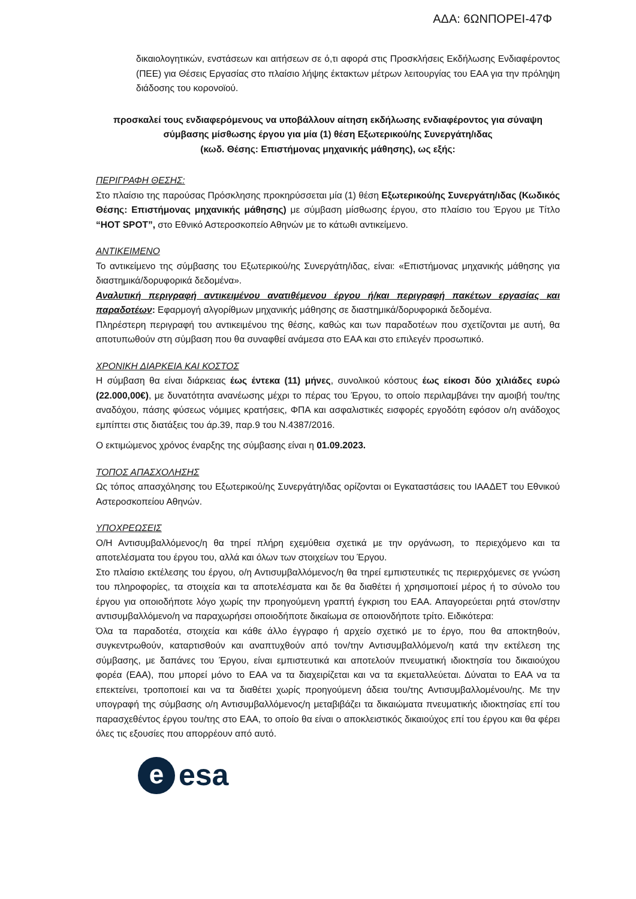ΑΔΑ: 6ΩΝΠΟΡΕΙ-47Φ
δικαιολογητικών, ενστάσεων και αιτήσεων σε ό,τι αφορά στις Προσκλήσεις Εκδήλωσης Ενδιαφέροντος (ΠΕΕ) για Θέσεις Εργασίας στο πλαίσιο λήψης έκτακτων μέτρων λειτουργίας του ΕΑΑ για την πρόληψη διάδοσης του κορονοϊού.
προσκαλεί τους ενδιαφερόμενους να υποβάλλουν αίτηση εκδήλωσης ενδιαφέροντος για σύναψη σύμβασης μίσθωσης έργου για μία (1) θέση Εξωτερικού/ης Συνεργάτη/ιδας
(κωδ. Θέσης: Επιστήμονας μηχανικής μάθησης), ως εξής:
ΠΕΡΙΓΡΑΦΗ ΘΕΣΗΣ:
Στο πλαίσιο της παρούσας Πρόσκλησης προκηρύσσεται μία (1) θέση Εξωτερικού/ης Συνεργάτη/ιδας (Κωδικός Θέσης: Επιστήμονας μηχανικής μάθησης) με σύμβαση μίσθωσης έργου, στο πλαίσιο του Έργου με Τίτλο “HOT SPOT”, στο Εθνικό Αστεροσκοπείο Αθηνών με το κάτωθι αντικείμενο.
ΑΝΤΙΚΕΙΜΕΝΟ
Το αντικείμενο της σύμβασης του Εξωτερικού/ης Συνεργάτη/ιδας, είναι: «Επιστήμονας μηχανικής μάθησης για διαστημικά/δορυφορικά δεδομένα».
Αναλυτική περιγραφή αντικειμένου ανατιθέμενου έργου ή/και περιγραφή πακέτων εργασίας και παραδοτέων: Εφαρμογή αλγορίθμων μηχανικής μάθησης σε διαστημικά/δορυφορικά δεδομένα.
Πληρέστερη περιγραφή του αντικειμένου της θέσης, καθώς και των παραδοτέων που σχετίζονται με αυτή, θα αποτυπωθούν στη σύμβαση που θα συναφθεί ανάμεσα στο ΕΑΑ και στο επιλεγέν προσωπικό.
ΧΡΟΝΙΚΗ ΔΙΑΡΚΕΙΑ ΚΑΙ ΚΟΣΤΟΣ
Η σύμβαση θα είναι διάρκειας έως έντεκα (11) μήνες, συνολικού κόστους έως είκοσι δύο χιλιάδες ευρώ (22.000,00€), με δυνατότητα ανανέωσης μέχρι το πέρας του Έργου, το οποίο περιλαμβάνει την αμοιβή του/της αναδόχου, πάσης φύσεως νόμιμες κρατήσεις, ΦΠΑ και ασφαλιστικές εισφορές εργοδότη εφόσον ο/η ανάδοχος εμπίπτει στις διατάξεις του άρ.39, παρ.9 του Ν.4387/2016.
Ο εκτιμώμενος χρόνος έναρξης της σύμβασης είναι η 01.09.2023.
ΤΟΠΟΣ ΑΠΑΣΧΟΛΗΣΗΣ
Ως τόπος απασχόλησης του Εξωτερικού/ης Συνεργάτη/ιδας ορίζονται οι Εγκαταστάσεις του ΙΑΑΔΕΤ του Εθνικού Αστεροσκοπείου Αθηνών.
ΥΠΟΧΡΕΩΣΕΙΣ
Ο/Η Αντισυμβαλλόμενος/η θα τηρεί πλήρη εχεμύθεια σχετικά με την οργάνωση, το περιεχόμενο και τα αποτελέσματα του έργου του, αλλά και όλων των στοιχείων του Έργου.
Στο πλαίσιο εκτέλεσης του έργου, ο/η Αντισυμβαλλόμενος/η θα τηρεί εμπιστευτικές τις περιερχόμενες σε γνώση του πληροφορίες, τα στοιχεία και τα αποτελέσματα και δε θα διαθέτει ή χρησιμοποιεί μέρος ή το σύνολο του έργου για οποιοδήποτε λόγο χωρίς την προηγούμενη γραπτή έγκριση του ΕΑΑ. Απαγορεύεται ρητά στον/στην αντισυμβαλλόμενο/η να παραχωρήσει οποιοδήποτε δικαίωμα σε οποιονδήποτε τρίτο. Ειδικότερα:
Όλα τα παραδοτέα, στοιχεία και κάθε άλλο έγγραφο ή αρχείο σχετικό με το έργο, που θα αποκτηθούν, συγκεντρωθούν, καταρτισθούν και αναπτυχθούν από τον/την Αντισυμβαλλόμενο/η κατά την εκτέλεση της σύμβασης, με δαπάνες του Έργου, είναι εμπιστευτικά και αποτελούν πνευματική ιδιοκτησία του δικαιούχου φορέα (ΕΑΑ), που μπορεί μόνο το ΕΑΑ να τα διαχειρίζεται και να τα εκμεταλλεύεται. Δύναται το ΕΑΑ να τα επεκτείνει, τροποποιεί και να τα διαθέτει χωρίς προηγούμενη άδεια του/της Αντισυμβαλλομένου/ης. Με την υπογραφή της σύμβασης ο/η Αντισυμβαλλόμενος/η μεταβιβάζει τα δικαιώματα πνευματικής ιδιοκτησίας επί του παρασχεθέντος έργου του/της στο ΕΑΑ, το οποίο θα είναι ο αποκλειστικός δικαιούχος επί του έργου και θα φέρει όλες τις εξουσίες που απορρέουν από αυτό.
e
esa